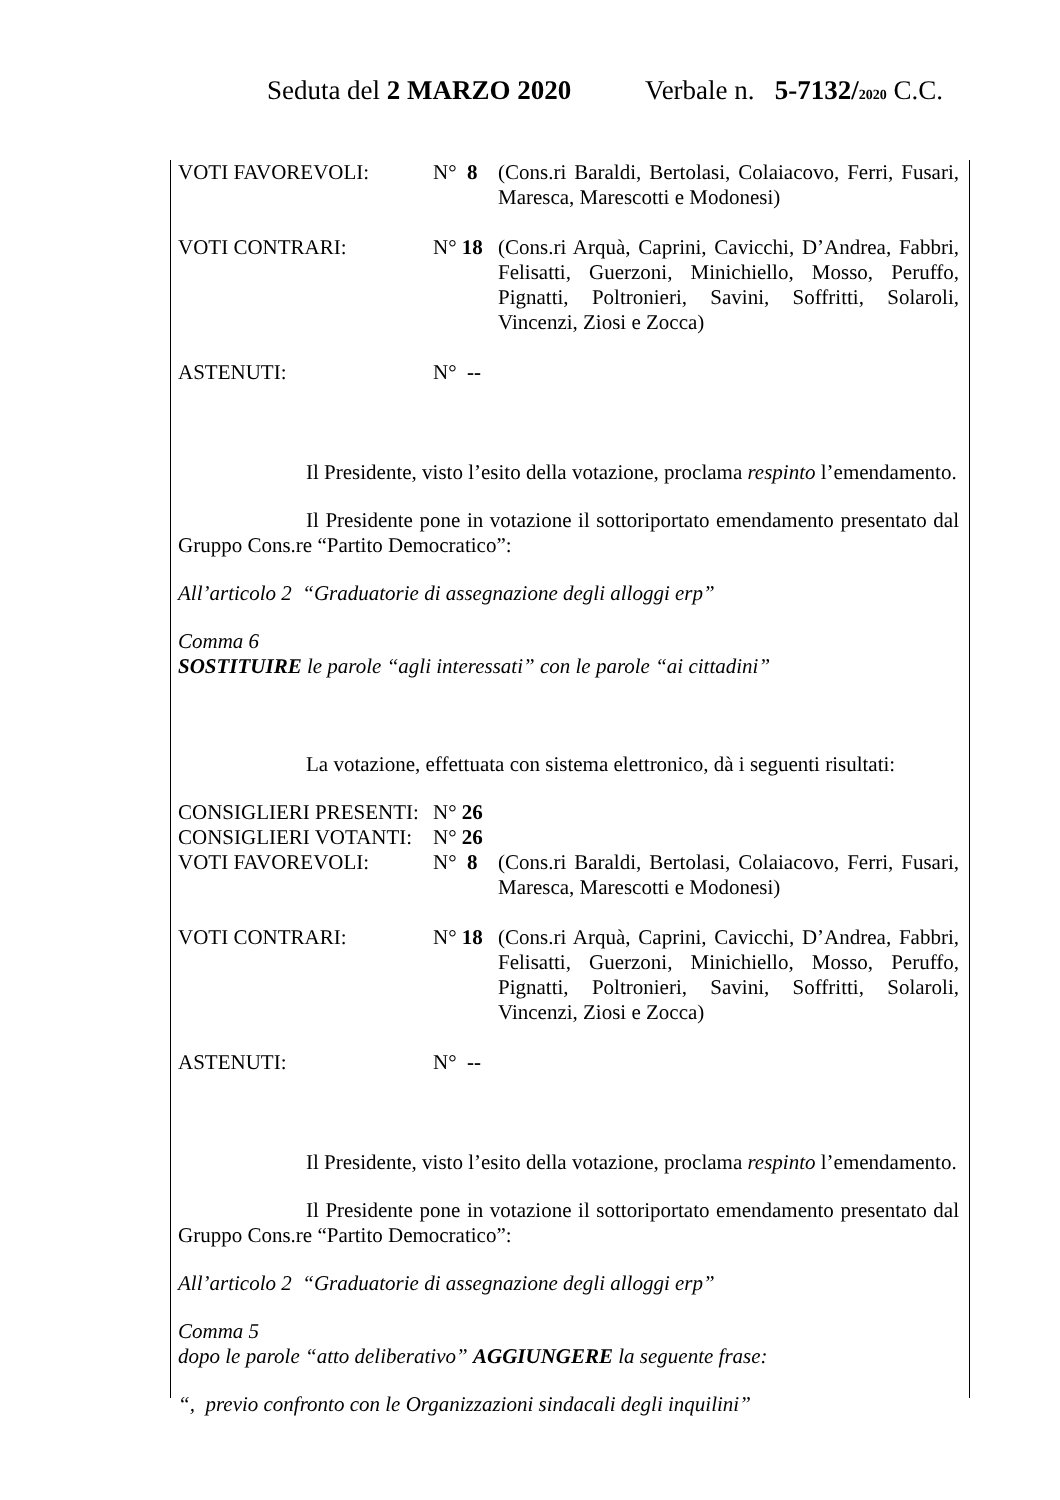Seduta del 2 MARZO 2020 Verbale n. 5-7132/2020 C.C.
VOTI FAVOREVOLI:
N° 8
(Cons.ri Baraldi, Bertolasi, Colaiacovo, Ferri, Fusari, Maresca, Marescotti e Modonesi)
VOTI CONTRARI:
N° 18
(Cons.ri Arquà, Caprini, Cavicchi, D’Andrea, Fabbri, Felisatti, Guerzoni, Minichiello, Mosso, Peruffo, Pignatti, Poltronieri, Savini, Soffritti, Solaroli, Vincenzi, Ziosi e Zocca)
ASTENUTI:
N° --
Il Presidente, visto l’esito della votazione, proclama respinto l’emendamento.
Il Presidente pone in votazione il sottoriportato emendamento presentato dal Gruppo Cons.re “Partito Democratico”:
All’articolo 2 “Graduatorie di assegnazione degli alloggi erp”
Comma 6
SOSTITUIRE le parole “agli interessati” con le parole “ai cittadini”
La votazione, effettuata con sistema elettronico, dà i seguenti risultati:
CONSIGLIERI PRESENTI:
N° 26
CONSIGLIERI VOTANTI:
N° 26
VOTI FAVOREVOLI:
N° 8
(Cons.ri Baraldi, Bertolasi, Colaiacovo, Ferri, Fusari, Maresca, Marescotti e Modonesi)
VOTI CONTRARI:
N° 18
(Cons.ri Arquà, Caprini, Cavicchi, D’Andrea, Fabbri, Felisatti, Guerzoni, Minichiello, Mosso, Peruffo, Pignatti, Poltronieri, Savini, Soffritti, Solaroli, Vincenzi, Ziosi e Zocca)
ASTENUTI:
N° --
Il Presidente, visto l’esito della votazione, proclama respinto l’emendamento.
Il Presidente pone in votazione il sottoriportato emendamento presentato dal Gruppo Cons.re “Partito Democratico”:
All’articolo 2 “Graduatorie di assegnazione degli alloggi erp”
Comma 5
dopo le parole “atto deliberativo” AGGIUNGERE la seguente frase:
“, previo confronto con le Organizzazioni sindacali degli inquilini”